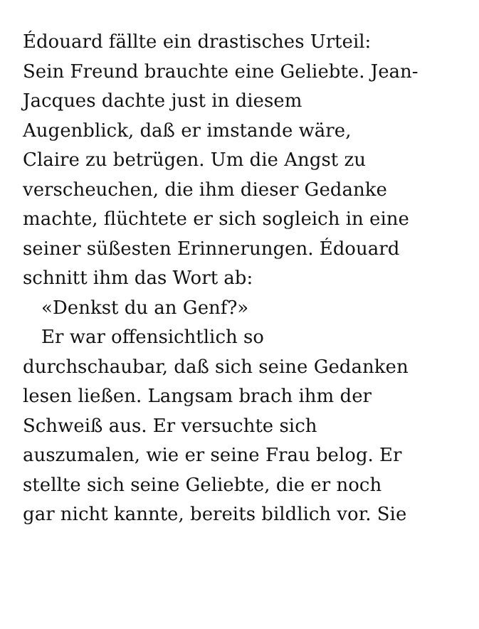Édouard fällte ein drastisches Urteil:
Sein Freund brauchte eine Geliebte. Jean-
Jacques dachte just in diesem
Augenblick, daß er imstande wäre,
Claire zu betrügen. Um die Angst zu
verscheuchen, die ihm dieser Gedanke
machte, flüchtete er sich sogleich in eine
seiner süßesten Erinnerungen. Édouard
schnitt ihm das Wort ab:
«Denkst du an Genf?»
Er war offensichtlich so
durchschaubar, daß sich seine Gedanken
lesen ließen. Langsam brach ihm der
Schweiß aus. Er versuchte sich
auszumalen, wie er seine Frau belog. Er
stellte sich seine Geliebte, die er noch
gar nicht kannte, bereits bildlich vor. Sie